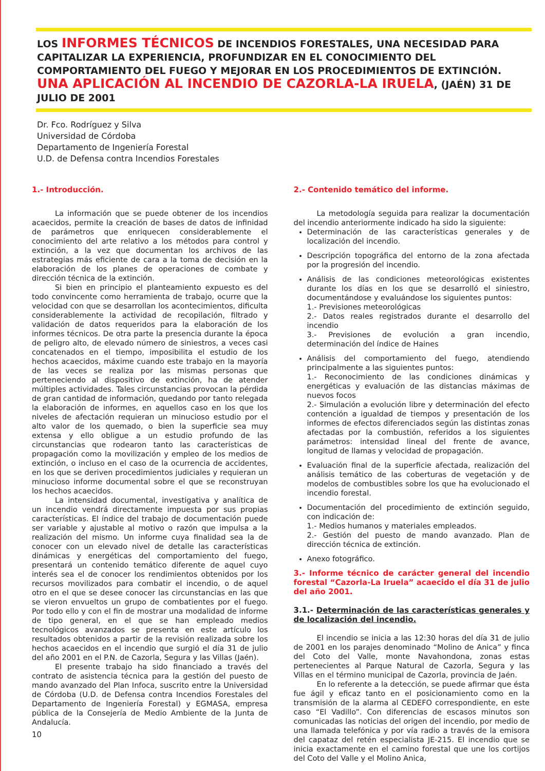LOS INFORMES TÉCNICOS DE INCENDIOS FORESTALES, UNA NECESIDAD PARA CAPITALIZAR LA EXPERIENCIA, PROFUNDIZAR EN EL CONOCIMIENTO DEL COMPORTAMIENTO DEL FUEGO Y MEJORAR EN LOS PROCEDIMIENTOS DE EXTINCIÓN. UNA APLICACIÓN AL INCENDIO DE CAZORLA-LA IRUELA, (JAÉN) 31 DE JULIO DE 2001
Dr. Fco. Rodríguez y Silva
Universidad de Córdoba
Departamento de Ingeniería Forestal
U.D. de Defensa contra Incendios Forestales
1.- Introducción.
La información que se puede obtener de los incendios acaecidos, permite la creación de bases de datos de infinidad de parámetros que enriquecen considerablemente el conocimiento del arte relativo a los métodos para control y extinción, a la vez que documentan los archivos de las estrategias más eficiente de cara a la toma de decisión en la elaboración de los planes de operaciones de combate y dirección técnica de la extinción.
Si bien en principio el planteamiento expuesto es del todo convincente como herramienta de trabajo, ocurre que la velocidad con que se desarrollan los acontecimientos, dificulta considerablemente la actividad de recopilación, filtrado y validación de datos requeridos para la elaboración de los informes técnicos. De otra parte la presencia durante la época de peligro alto, de elevado número de siniestros, a veces casi concatenados en el tiempo, imposibilita el estudio de los hechos acaecidos, máxime cuando este trabajo en la mayoría de las veces se realiza por las mismas personas que perteneciendo al dispositivo de extinción, ha de atender múltiples actividades. Tales circunstancias provocan la pérdida de gran cantidad de información, quedando por tanto relegada la elaboración de informes, en aquellos caso en los que los niveles de afectación requieran un minucioso estudio por el alto valor de los quemado, o bien la superficie sea muy extensa y ello obligue a un estudio profundo de las circunstancias que rodearon tanto las características de propagación como la movilización y empleo de los medios de extinción, o incluso en el caso de la ocurrencia de accidentes, en los que se deriven procedimientos judiciales y requieran un minucioso informe documental sobre el que se reconstruyan los hechos acaecidos.
La intensidad documental, investigativa y analítica de un incendio vendrá directamente impuesta por sus propias características. El índice del trabajo de documentación puede ser variable y ajustable al motivo o razón que impulsa a la realización del mismo. Un informe cuya finalidad sea la de conocer con un elevado nivel de detalle las características dinámicas y energéticas del comportamiento del fuego, presentará un contenido temático diferente de aquel cuyo interés sea el de conocer los rendimientos obtenidos por los recursos movilizados para combatir el incendio, o de aquel otro en el que se desee conocer las circunstancias en las que se vieron envueltos un grupo de combatientes por el fuego. Por todo ello y con el fin de mostrar una modalidad de informe de tipo general, en el que se han empleado medios tecnológicos avanzados se presenta en este artículo los resultados obtenidos a partir de la revisión realizada sobre los hechos acaecidos en el incendio que surgió el día 31 de julio del año 2001 en el P.N. de Cazorla, Segura y las Villas (Jaén).
El presente trabajo ha sido financiado a través del contrato de asistencia técnica para la gestión del puesto de mando avanzado del Plan Infoca, suscrito entre la Universidad de Córdoba (U.D. de Defensa contra Incendios Forestales del Departamento de Ingeniería Forestal) y EGMASA, empresa pública de la Consejería de Medio Ambiente de la Junta de Andalucía.
10
2.- Contenido temático del informe.
La metodología seguida para realizar la documentación del incendio anteriormente indicado ha sido la siguiente:
Determinación de las características generales y de localización del incendio.
Descripción topográfica del entorno de la zona afectada por la progresión del incendio.
Análisis de las condiciones meteorológicas existentes durante los días en los que se desarrolló el siniestro, documentándose y evaluándose los siguientes puntos:
1.- Previsiones meteorológicas
2.- Datos reales registrados durante el desarrollo del incendio
3.- Previsiones de evolución a gran incendio, determinación del índice de Haines
Análisis del comportamiento del fuego, atendiendo principalmente a las siguientes puntos:
1.- Reconocimiento de las condiciones dinámicas y energéticas y evaluación de las distancias máximas de nuevos focos
2.- Simulación a evolución libre y determinación del efecto contención a igualdad de tiempos y presentación de los informes de efectos diferenciados según las distintas zonas afectadas por la combustión, referidos a los siguientes parámetros: intensidad lineal del frente de avance, longitud de llamas y velocidad de propagación.
Evaluación final de la superficie afectada, realización del análisis temático de las coberturas de vegetación y de modelos de combustibles sobre los que ha evolucionado el incendio forestal.
Documentación del procedimiento de extinción seguido, con indicación de:
1.- Medios humanos y materiales empleados.
2.- Gestión del puesto de mando avanzado. Plan de dirección técnica de extinción.
Anexo fotográfico.
3.- Informe técnico de carácter general del incendio forestal “Cazorla-La Iruela” acaecido el día 31 de julio del año 2001.
3.1.- Determinación de las características generales y de localización del incendio.
El incendio se inicia a las 12:30 horas del día 31 de julio de 2001 en los parajes denominado “Molino de Anica” y finca del Coto del Valle, monte Navahondona, zonas estas pertenecientes al Parque Natural de Cazorla, Segura y las Villas en el término municipal de Cazorla, provincia de Jaén.
En lo referente a la detección, se puede afirmar que ésta fue ágil y eficaz tanto en el posicionamiento como en la transmisión de la alarma al CEDEFO correspondiente, en este caso “El Vadillo”. Con diferencias de escasos minutos son comunicadas las noticias del origen del incendio, por medio de una llamada telefónica y por vía radio a través de la emisora del capataz del retén especialista JE-215. El incendio que se inicia exactamente en el camino forestal que une los cortijos del Coto del Valle y el Molino Anica,